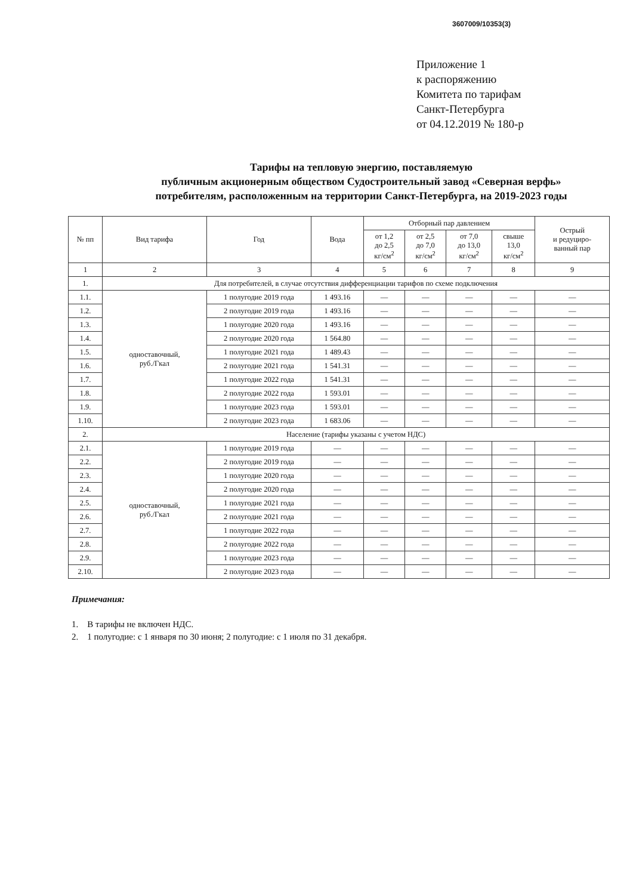3607009/10353(3)
Приложение 1
к распоряжению
Комитета по тарифам
Санкт-Петербурга
от 04.12.2019 № 180-р
Тарифы на тепловую энергию, поставляемую
публичным акционерным обществом Судостроительный завод «Северная верфь»
потребителям, расположенным на территории Санкт-Петербурга, на 2019-2023 годы
| № пп | Вид тарифа | Год | Вода | Отборный пар давлением | | | | Острый и редуциро- ванный пар |
| --- | --- | --- | --- | --- | --- | --- | --- | --- |
| | | | | от 1,2 до 2,5 кг/см<sup>2</sup> | от 2,5 до 7,0 кг/см<sup>2</sup> | от 7,0 до 13,0 кг/см<sup>2</sup> | свыше 13,0 кг/см<sup>2</sup> | |
| 1 | 2 | 3 | 4 | 5 | 6 | 7 | 8 | 9 |
| 1. | Для потребителей, в случае отсутствия дифференциации тарифов по схеме подключения | | | | | | | |
| 1.1. | одноставочный, руб./Гкал | 1 полугодие 2019 года | 1 493.16 | — | — | — | — | — |
| 1.2. | | 2 полугодие 2019 года | 1 493.16 | — | — | — | — | — |
| 1.3. | | 1 полугодие 2020 года | 1 493.16 | — | — | — | — | — |
| 1.4. | | 2 полугодие 2020 года | 1 564.80 | — | — | — | — | — |
| 1.5. | | 1 полугодие 2021 года | 1 489.43 | — | — | — | — | — |
| 1.6. | | 2 полугодие 2021 года | 1 541.31 | — | — | — | — | — |
| 1.7. | | 1 полугодие 2022 года | 1 541.31 | — | — | — | — | — |
| 1.8. | | 2 полугодие 2022 года | 1 593.01 | — | — | — | — | — |
| 1.9. | | 1 полугодие 2023 года | 1 593.01 | — | — | — | — | — |
| 1.10. | | 2 полугодие 2023 года | 1 683.06 | — | — | — | — | — |
| 2. | Население (тарифы указаны с учетом НДС) | | | | | | | |
| 2.1. | одноставочный, руб./Гкал | 1 полугодие 2019 года | — | — | — | — | — | — |
| 2.2. | | 2 полугодие 2019 года | — | — | — | — | — | — |
| 2.3. | | 1 полугодие 2020 года | — | — | — | — | — | — |
| 2.4. | | 2 полугодие 2020 года | — | — | — | — | — | — |
| 2.5. | | 1 полугодие 2021 года | — | — | — | — | — | — |
| 2.6. | | 2 полугодие 2021 года | — | — | — | — | — | — |
| 2.7. | | 1 полугодие 2022 года | — | — | — | — | — | — |
| 2.8. | | 2 полугодие 2022 года | — | — | — | — | — | — |
| 2.9. | | 1 полугодие 2023 года | — | — | — | — | — | — |
| 2.10. | | 2 полугодие 2023 года | — | — | — | — | — | — |
Примечания:
1. В тарифы не включен НДС.
2. 1 полугодие: с 1 января по 30 июня; 2 полугодие: с 1 июля по 31 декабря.